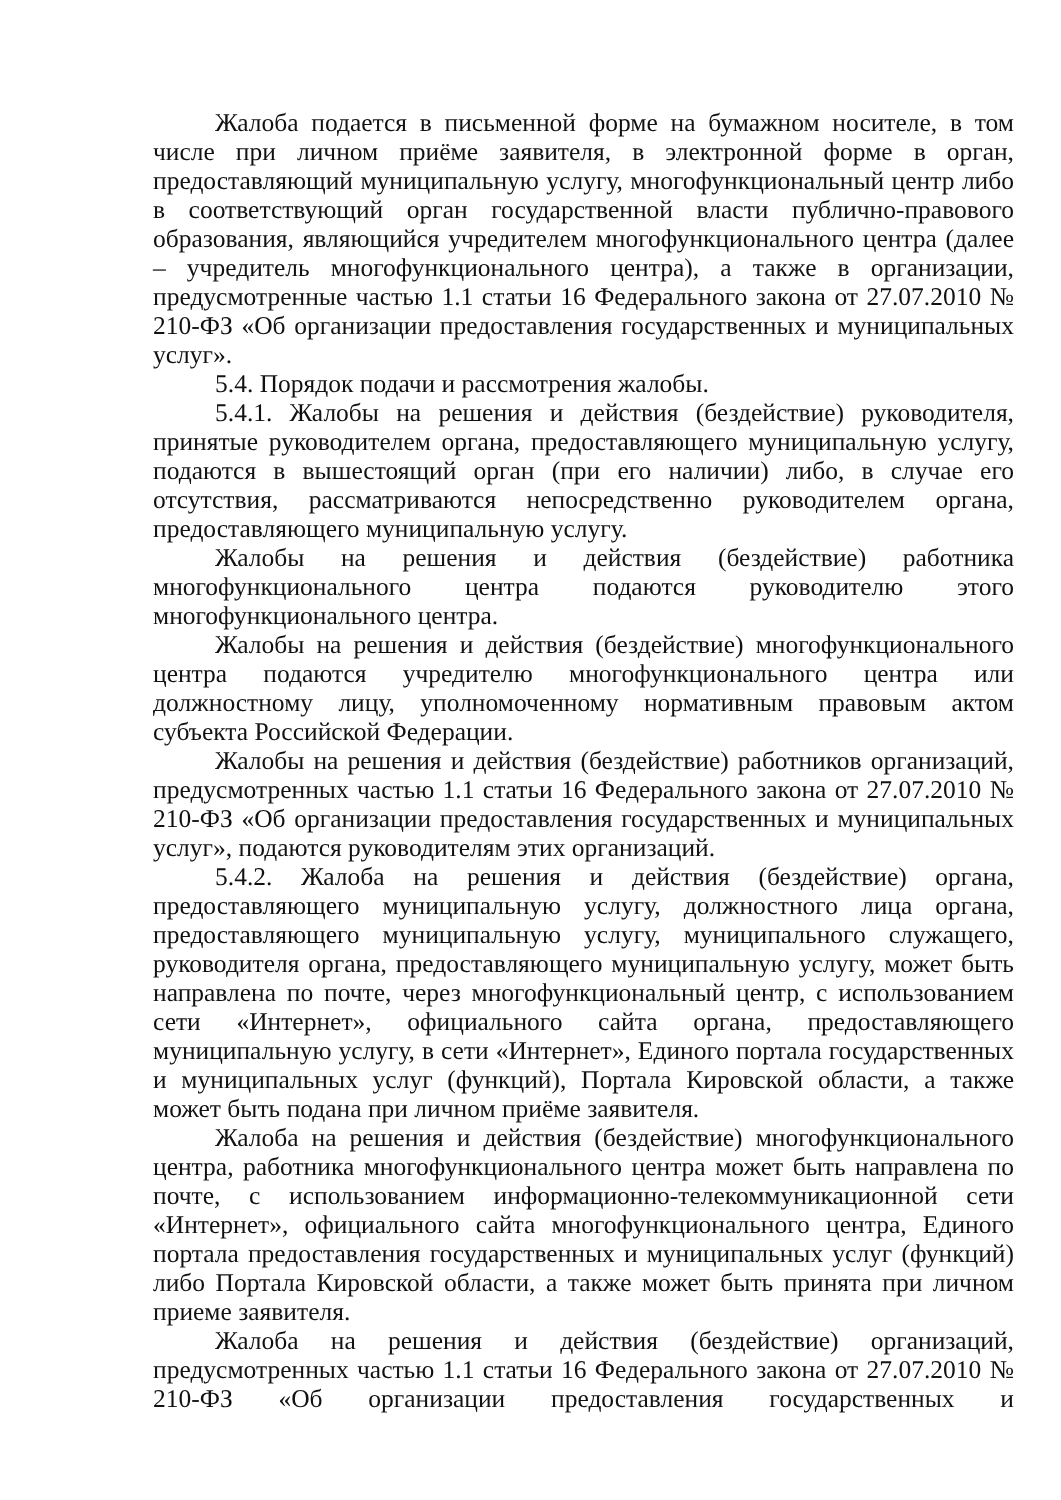Жалоба подается в письменной форме на бумажном носителе, в том числе при личном приёме заявителя, в электронной форме в орган, предоставляющий муниципальную услугу, многофункциональный центр либо в соответствующий орган государственной власти публично-правового образования, являющийся учредителем многофункционального центра (далее – учредитель многофункционального центра), а также в организации, предусмотренные частью 1.1 статьи 16 Федерального закона от 27.07.2010 № 210-ФЗ «Об организации предоставления государственных и муниципальных услуг».
5.4. Порядок подачи и рассмотрения жалобы.
5.4.1. Жалобы на решения и действия (бездействие) руководителя, принятые руководителем органа, предоставляющего муниципальную услугу, подаются в вышестоящий орган (при его наличии) либо, в случае его отсутствия, рассматриваются непосредственно руководителем органа, предоставляющего муниципальную услугу.
Жалобы на решения и действия (бездействие) работника многофункционального центра подаются руководителю этого многофункционального центра.
Жалобы на решения и действия (бездействие) многофункционального центра подаются учредителю многофункционального центра или должностному лицу, уполномоченному нормативным правовым актом субъекта Российской Федерации.
Жалобы на решения и действия (бездействие) работников организаций, предусмотренных частью 1.1 статьи 16 Федерального закона от 27.07.2010 № 210-ФЗ «Об организации предоставления государственных и муниципальных услуг», подаются руководителям этих организаций.
5.4.2. Жалоба на решения и действия (бездействие) органа, предоставляющего муниципальную услугу, должностного лица органа, предоставляющего муниципальную услугу, муниципального служащего, руководителя органа, предоставляющего муниципальную услугу, может быть направлена по почте, через многофункциональный центр, с использованием сети «Интернет», официального сайта органа, предоставляющего муниципальную услугу, в сети «Интернет», Единого портала государственных и муниципальных услуг (функций), Портала Кировской области, а также может быть подана при личном приёме заявителя.
Жалоба на решения и действия (бездействие) многофункционального центра, работника многофункционального центра может быть направлена по почте, с использованием информационно-телекоммуникационной сети «Интернет», официального сайта многофункционального центра, Единого портала предоставления государственных и муниципальных услуг (функций) либо Портала Кировской области, а также может быть принята при личном приеме заявителя.
Жалоба на решения и действия (бездействие) организаций, предусмотренных частью 1.1 статьи 16 Федерального закона от 27.07.2010 № 210-ФЗ «Об организации предоставления государственных и